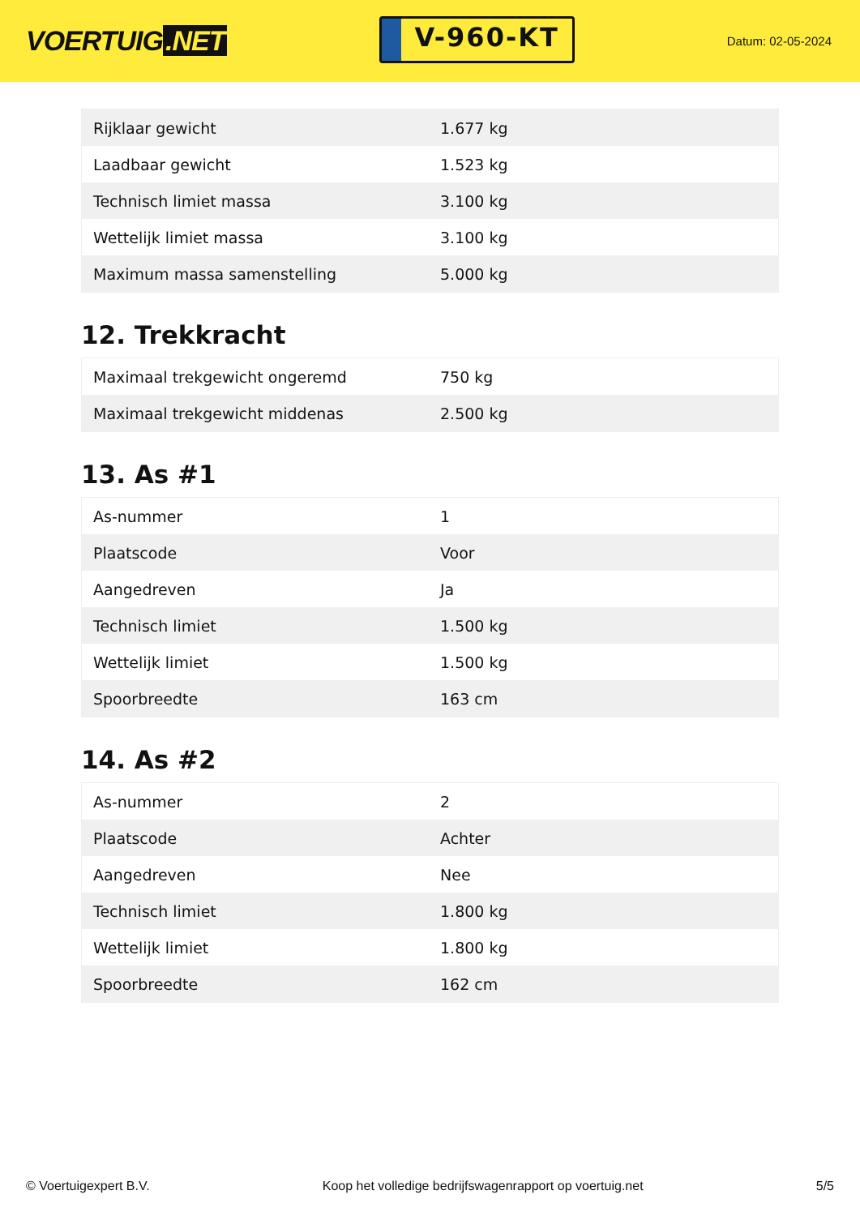VOERTUIG.NET
V-960-KT
Datum: 02-05-2024
| Rijklaar gewicht | 1.677 kg |
| Laadbaar gewicht | 1.523 kg |
| Technisch limiet massa | 3.100 kg |
| Wettelijk limiet massa | 3.100 kg |
| Maximum massa samenstelling | 5.000 kg |
12. Trekkracht
| Maximaal trekgewicht ongeremd | 750 kg |
| Maximaal trekgewicht middenas | 2.500 kg |
13. As #1
| As-nummer | 1 |
| Plaatscode | Voor |
| Aangedreven | Ja |
| Technisch limiet | 1.500 kg |
| Wettelijk limiet | 1.500 kg |
| Spoorbreedte | 163 cm |
14. As #2
| As-nummer | 2 |
| Plaatscode | Achter |
| Aangedreven | Nee |
| Technisch limiet | 1.800 kg |
| Wettelijk limiet | 1.800 kg |
| Spoorbreedte | 162 cm |
© Voertuigexpert B.V. Koop het volledige bedrijfswagenrapport op voertuig.net 5/5